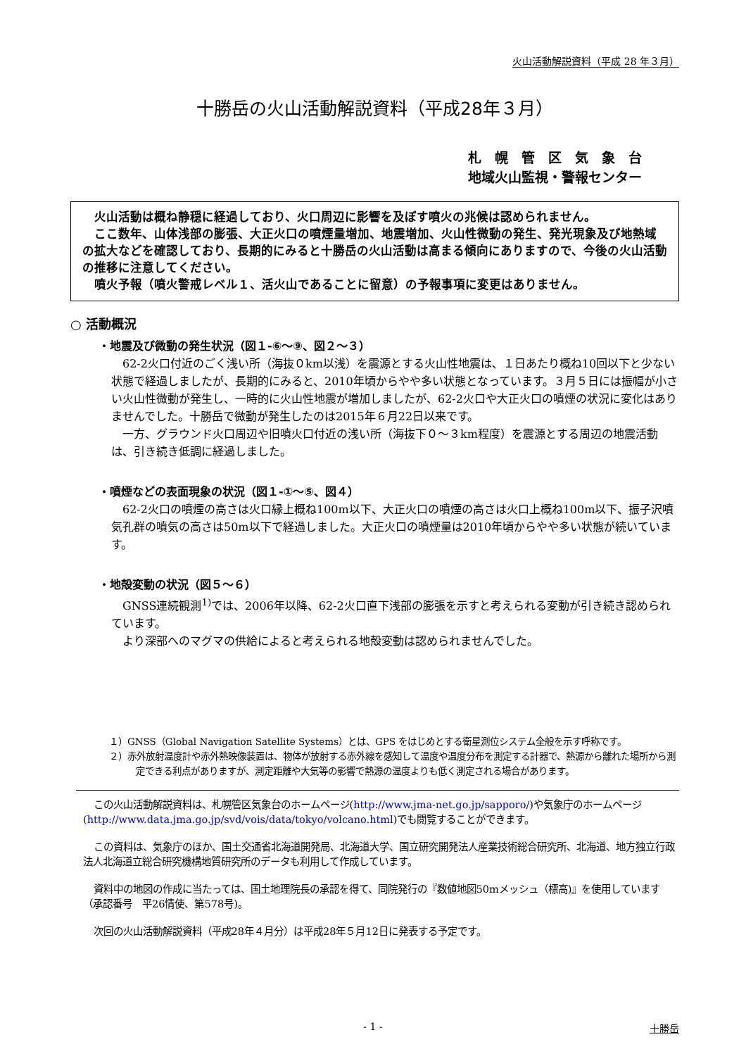火山活動解説資料（平成 28 年３月）
十勝岳の火山活動解説資料（平成28年３月）
札　幌　管　区　気　象　台
地域火山監視・警報センター
火山活動は概ね静穏に経過しており、火口周辺に影響を及ぼす噴火の兆候は認められません。
ここ数年、山体浅部の膨張、大正火口の噴煙量増加、地震増加、火山性微動の発生、発光現象及び地熱域の拡大などを確認しており、長期的にみると十勝岳の火山活動は高まる傾向にありますので、今後の火山活動の推移に注意してください。
噴火予報（噴火警戒レベル１、活火山であることに留意）の予報事項に変更はありません。
○ 活動概況
・地震及び微動の発生状況（図１-⑥～⑨、図２～３）
62-2火口付近のごく浅い所（海抜０km以浅）を震源とする火山性地震は、１日あたり概ね10回以下と少ない状態で経過しましたが、長期的にみると、2010年頃からやや多い状態となっています。３月５日には振幅が小さい火山性微動が発生し、一時的に火山性地震が増加しましたが、62-2火口や大正火口の噴煙の状況に変化はありませんでした。十勝岳で微動が発生したのは2015年６月22日以来です。
一方、グラウンド火口周辺や旧噴火口付近の浅い所（海抜下０～３km程度）を震源とする周辺の地震活動は、引き続き低調に経過しました。
・噴煙などの表面現象の状況（図１-①～⑤、図４）
62-2火口の噴煙の高さは火口縁上概ね100m以下、大正火口の噴煙の高さは火口上概ね100m以下、振子沢噴気孔群の噴気の高さは50m以下で経過しました。大正火口の噴煙量は2010年頃からやや多い状態が続いています。
・地殻変動の状況（図５～６）
GNSS連続観測<sup>1)</sup>では、2006年以降、62-2火口直下浅部の膨張を示すと考えられる変動が引き続き認められています。
より深部へのマグマの供給によると考えられる地殻変動は認められませんでした。
１）GNSS（Global Navigation Satellite Systems）とは、GPS をはじめとする衛星測位システム全般を示す呼称です。
２）赤外放射温度計や赤外熱映像装置は、物体が放射する赤外線を感知して温度や温度分布を測定する計器で、熱源から離れた場所から測定できる利点がありますが、測定距離や大気等の影響で熱源の温度よりも低く測定される場合があります。
この火山活動解説資料は、札幌管区気象台のホームページ(http://www.jma-net.go.jp/sapporo/)や気象庁のホームページ(http://www.data.jma.go.jp/svd/vois/data/tokyo/volcano.html)でも閲覧することができます。
この資料は、気象庁のほか、国土交通省北海道開発局、北海道大学、国立研究開発法人産業技術総合研究所、北海道、地方独立行政法人北海道立総合研究機構地質研究所のデータも利用して作成しています。
資料中の地図の作成に当たっては、国土地理院長の承認を得て、同院発行の『数値地図50mメッシュ（標高)』を使用しています（承認番号　平26情使、第578号)。
次回の火山活動解説資料（平成28年４月分）は平成28年５月12日に発表する予定です。
- 1 - 十勝岳